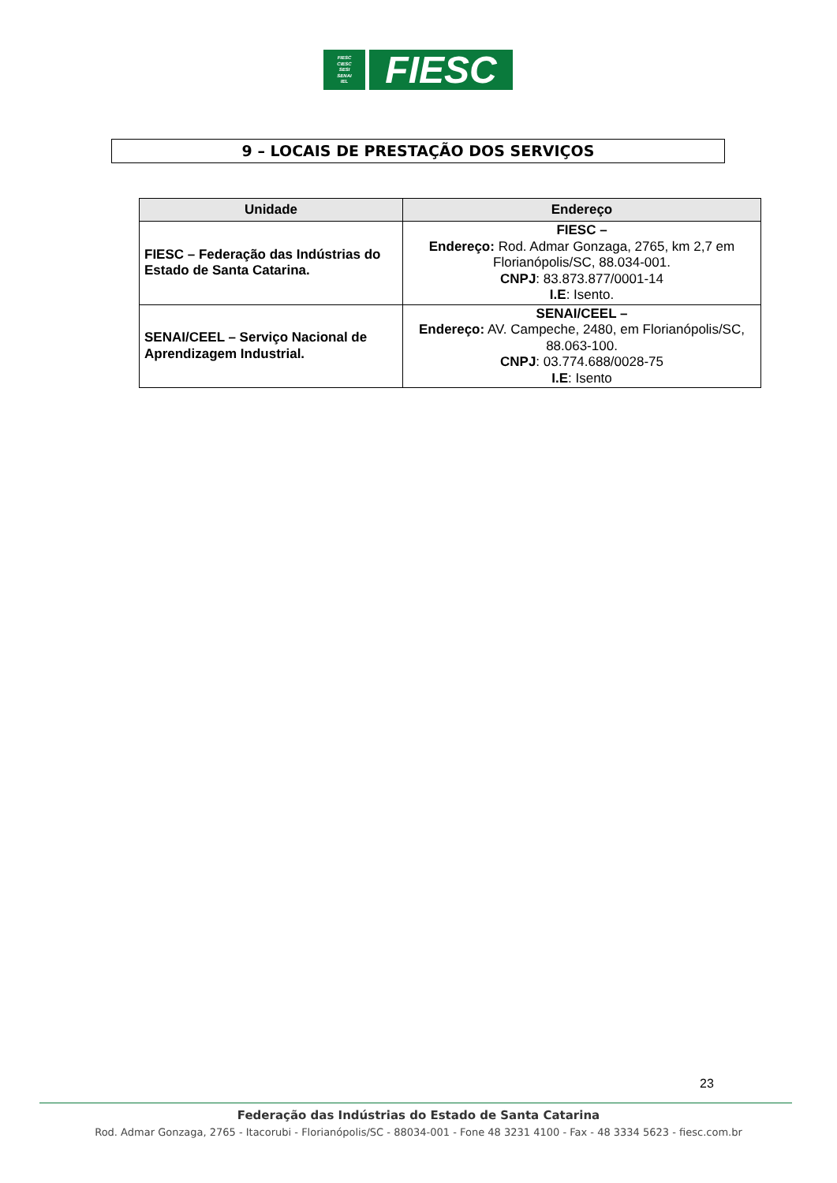FIESC
CIESC
SESI
SENAI
IEL
FIESC
9 – LOCAIS DE PRESTAÇÃO DOS SERVIÇOS
| Unidade | Endereço |
| --- | --- |
| FIESC – Federação das Indústrias do Estado de Santa Catarina. | FIESC – Endereço: Rod. Admar Gonzaga, 2765, km 2,7 em Florianópolis/SC, 88.034-001. CNPJ : 83.873.877/0001-14 I.E : Isento. |
| SENAI/CEEL – Serviço Nacional de Aprendizagem Industrial. | SENAI/CEEL – Endereço: AV. Campeche, 2480, em Florianópolis/SC, 88.063-100. CNPJ : 03.774.688/0028-75 I.E : Isento |
23
Federação das Indústrias do Estado de Santa Catarina
Rod. Admar Gonzaga, 2765 - Itacorubi - Florianópolis/SC - 88034-001 - Fone 48 3231 4100 - Fax - 48 3334 5623 - fiesc.com.br